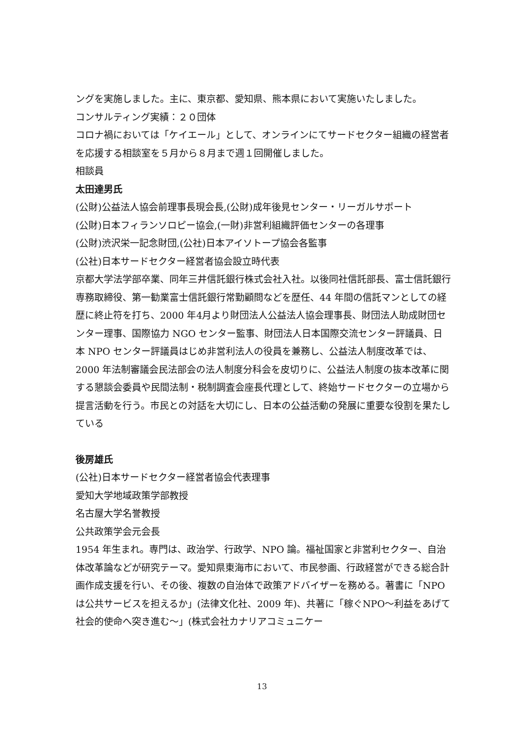ングを実施しました。主に、東京都、愛知県、熊本県において実施いたしました。
コンサルティング実績：２０団体
コロナ禍においては「ケイエール」として、オンラインにてサードセクター組織の経営者を応援する相談室を５月から８月まで週１回開催しました。
相談員
太田達男氏
(公財)公益法人協会前理事長現会長,(公財)成年後見センター・リーガルサポート
(公財)日本フィランソロピー協会,(一財)非営利組織評価センターの各理事
(公財)渋沢栄一記念財団,(公社)日本アイソトープ協会各監事
(公社)日本サードセクター経営者協会設立時代表
京都大学法学部卒業、同年三井信託銀行株式会社入社。以後同社信託部長、富士信託銀行専務取締役、第一勧業富士信託銀行常勤顧問などを歴任、44 年間の信託マンとしての経歴に終止符を打ち、2000 年4月より財団法人公益法人協会理事長、財団法人助成財団センター理事、国際協力 NGO センター監事、財団法人日本国際交流センター評議員、日本 NPO センター評議員はじめ非営利法人の役員を兼務し、公益法人制度改革では、2000 年法制審議会民法部会の法人制度分科会を皮切りに、公益法人制度の抜本改革に関する懇談会委員や民間法制・税制調査会座長代理として、終始サードセクターの立場から提言活動を行う。市民との対話を大切にし、日本の公益活動の発展に重要な役割を果たしている
後房雄氏
(公社)日本サードセクター経営者協会代表理事
愛知大学地域政策学部教授
名古屋大学名誉教授
公共政策学会元会長
1954 年生まれ。専門は、政治学、行政学、NPO 論。福祉国家と非営利セクター、自治体改革論などが研究テーマ。愛知県東海市において、市民参画、行政経営ができる総合計画作成支援を行い、その後、複数の自治体で政策アドバイザーを務める。著書に「NPO は公共サービスを担えるか」(法律文化社、2009 年)、共著に「稼ぐNPO～利益をあげて社会的使命へ突き進む～」(株式会社カナリアコミュニケー
13